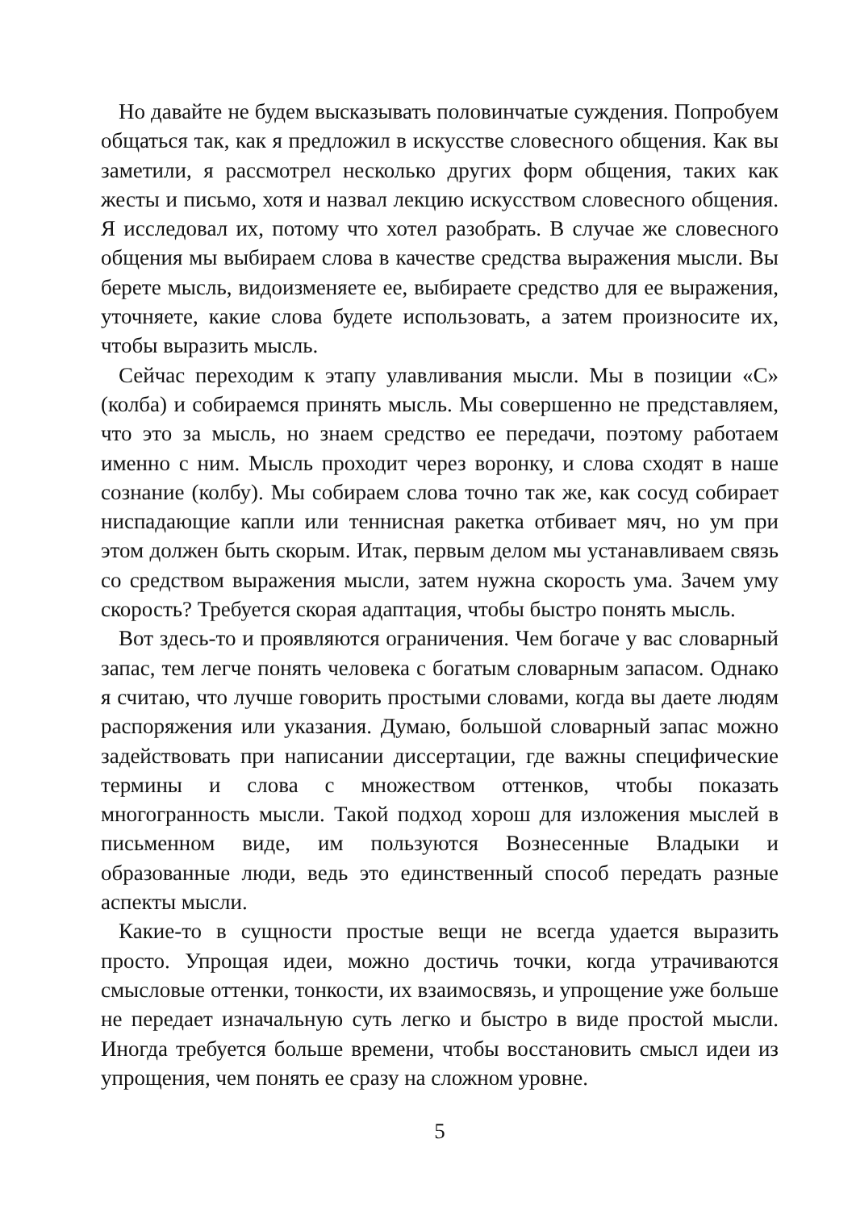Но давайте не будем высказывать половинчатые суждения. Попробуем общаться так, как я предложил в искусстве словесного общения. Как вы заметили, я рассмотрел несколько других форм общения, таких как жесты и письмо, хотя и назвал лекцию искусством словесного общения. Я исследовал их, потому что хотел разобрать. В случае же словесного общения мы выбираем слова в качестве средства выражения мысли. Вы берете мысль, видоизменяете ее, выбираете средство для ее выражения, уточняете, какие слова будете использовать, а затем произносите их, чтобы выразить мысль.
Сейчас переходим к этапу улавливания мысли. Мы в позиции «С» (колба) и собираемся принять мысль. Мы совершенно не представляем, что это за мысль, но знаем средство ее передачи, поэтому работаем именно с ним. Мысль проходит через воронку, и слова сходят в наше сознание (колбу). Мы собираем слова точно так же, как сосуд собирает ниспадающие капли или теннисная ракетка отбивает мяч, но ум при этом должен быть скорым. Итак, первым делом мы устанавливаем связь со средством выражения мысли, затем нужна скорость ума. Зачем уму скорость? Требуется скорая адаптация, чтобы быстро понять мысль.
Вот здесь-то и проявляются ограничения. Чем богаче у вас словарный запас, тем легче понять человека с богатым словарным запасом. Однако я считаю, что лучше говорить простыми словами, когда вы даете людям распоряжения или указания. Думаю, большой словарный запас можно задействовать при написании диссертации, где важны специфические термины и слова с множеством оттенков, чтобы показать многогранность мысли. Такой подход хорош для изложения мыслей в письменном виде, им пользуются Вознесенные Владыки и образованные люди, ведь это единственный способ передать разные аспекты мысли.
Какие-то в сущности простые вещи не всегда удается выразить просто. Упрощая идеи, можно достичь точки, когда утрачиваются смысловые оттенки, тонкости, их взаимосвязь, и упрощение уже больше не передает изначальную суть легко и быстро в виде простой мысли. Иногда требуется больше времени, чтобы восстановить смысл идеи из упрощения, чем понять ее сразу на сложном уровне.
5